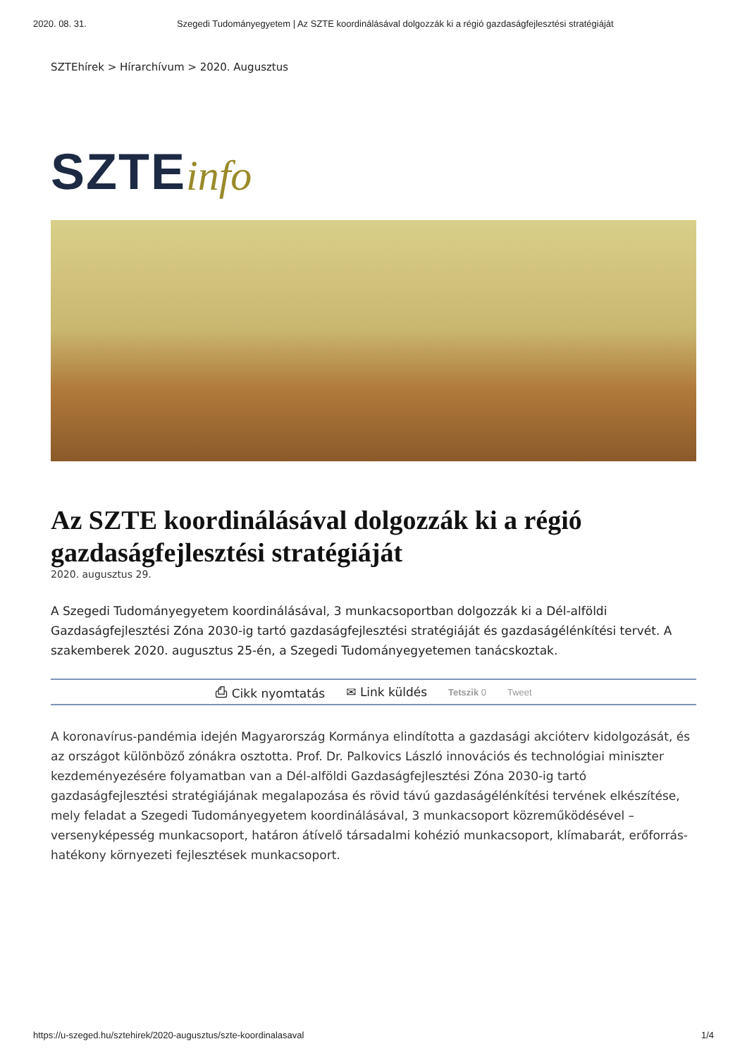2020. 08. 31. Szegedi Tudományegyetem | Az SZTE koordinálásával dolgozzák ki a régió gazdaságfejlesztési stratégiáját
SZTEhírek > Hírarchívum > 2020. Augusztus
SZTE info
Az SZTE koordinálásával dolgozzák ki a régió gazdaságfejlesztési stratégiáját
2020. augusztus 29.
A Szegedi Tudományegyetem koordinálásával, 3 munkacsoportban dolgozzák ki a Dél-alföldi Gazdaságfejlesztési Zóna 2030-ig tartó gazdaságfejlesztési stratégiáját és gazdaságélénkítési tervét. A szakemberek 2020. augusztus 25-én, a Szegedi Tudományegyetemen tanácskoztak.
⎙ Cikk nyomtatás ✉ Link küldés Tetszik 0 Tweet
A koronavírus-pandémia idején Magyarország Kormánya elindította a gazdasági akcióterv kidolgozását, és az országot különböző zónákra osztotta. Prof. Dr. Palkovics László innovációs és technológiai miniszter kezdeményezésére folyamatban van a Dél-alföldi Gazdaságfejlesztési Zóna 2030-ig tartó gazdaságfejlesztési stratégiájának megalapozása és rövid távú gazdaságélénkítési tervének elkészítése, mely feladat a Szegedi Tudományegyetem koordinálásával, 3 munkacsoport közreműködésével – versenyképesség munkacsoport, határon átívelő társadalmi kohézió munkacsoport, klímabarát, erőforrás-hatékony környezeti fejlesztések munkacsoport.
https://u-szeged.hu/sztehirek/2020-augusztus/szte-koordinalasaval 1/4